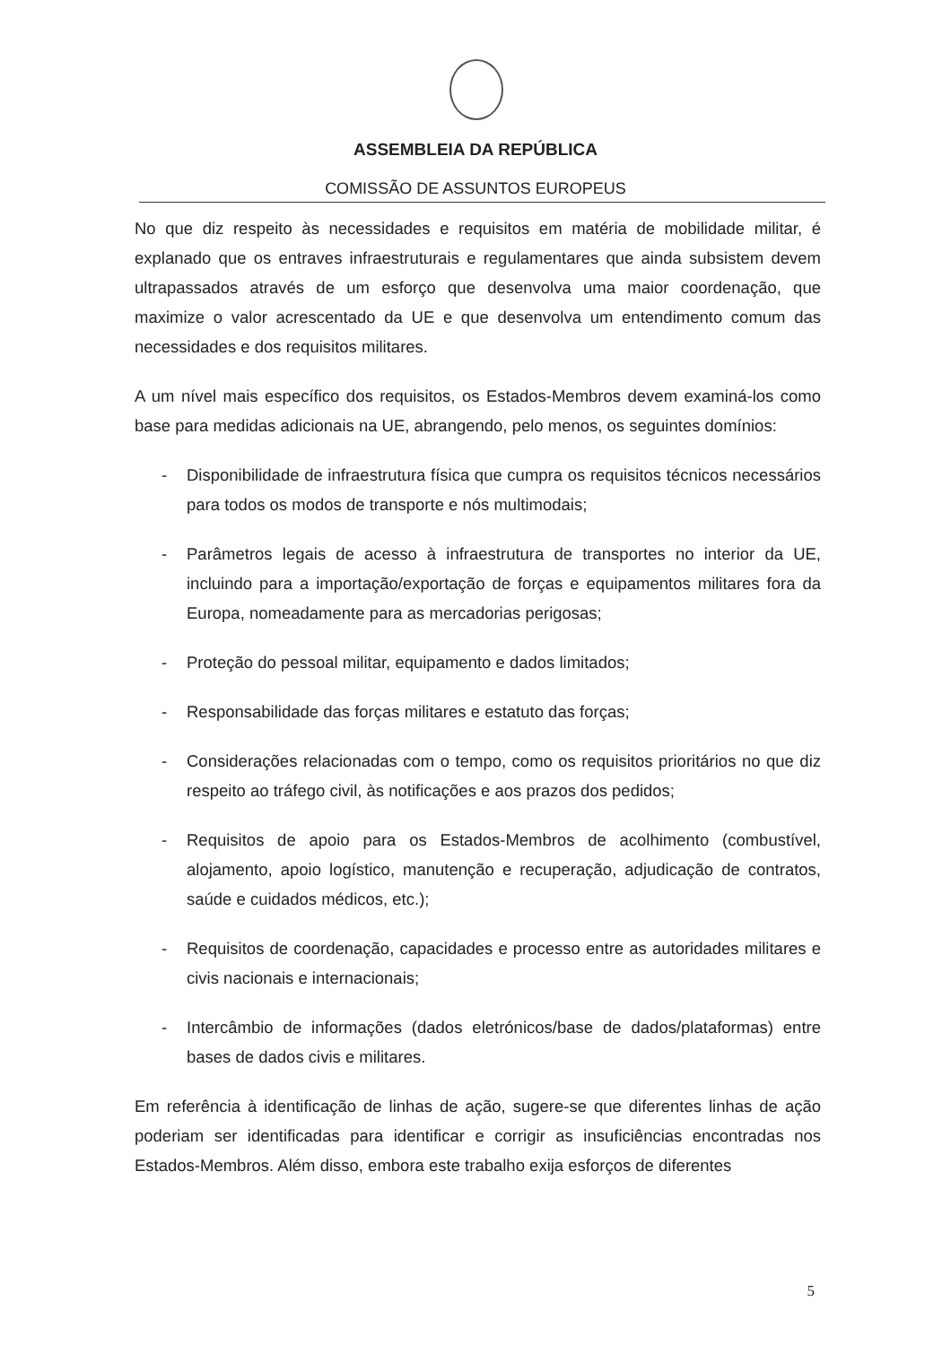ASSEMBLEIA DA REPÚBLICA
COMISSÃO DE ASSUNTOS EUROPEUS
No que diz respeito às necessidades e requisitos em matéria de mobilidade militar, é explanado que os entraves infraestruturais e regulamentares que ainda subsistem devem ultrapassados através de um esforço que desenvolva uma maior coordenação, que maximize o valor acrescentado da UE e que desenvolva um entendimento comum das necessidades e dos requisitos militares.
A um nível mais específico dos requisitos, os Estados-Membros devem examiná-los como base para medidas adicionais na UE, abrangendo, pelo menos, os seguintes domínios:
- Disponibilidade de infraestrutura física que cumpra os requisitos técnicos necessários para todos os modos de transporte e nós multimodais;
- Parâmetros legais de acesso à infraestrutura de transportes no interior da UE, incluindo para a importação/exportação de forças e equipamentos militares fora da Europa, nomeadamente para as mercadorias perigosas;
- Proteção do pessoal militar, equipamento e dados limitados;
- Responsabilidade das forças militares e estatuto das forças;
- Considerações relacionadas com o tempo, como os requisitos prioritários no que diz respeito ao tráfego civil, às notificações e aos prazos dos pedidos;
- Requisitos de apoio para os Estados-Membros de acolhimento (combustível, alojamento, apoio logístico, manutenção e recuperação, adjudicação de contratos, saúde e cuidados médicos, etc.);
- Requisitos de coordenação, capacidades e processo entre as autoridades militares e civis nacionais e internacionais;
- Intercâmbio de informações (dados eletrónicos/base de dados/plataformas) entre bases de dados civis e militares.
Em referência à identificação de linhas de ação, sugere-se que diferentes linhas de ação poderiam ser identificadas para identificar e corrigir as insuficiências encontradas nos Estados-Membros. Além disso, embora este trabalho exija esforços de diferentes
5